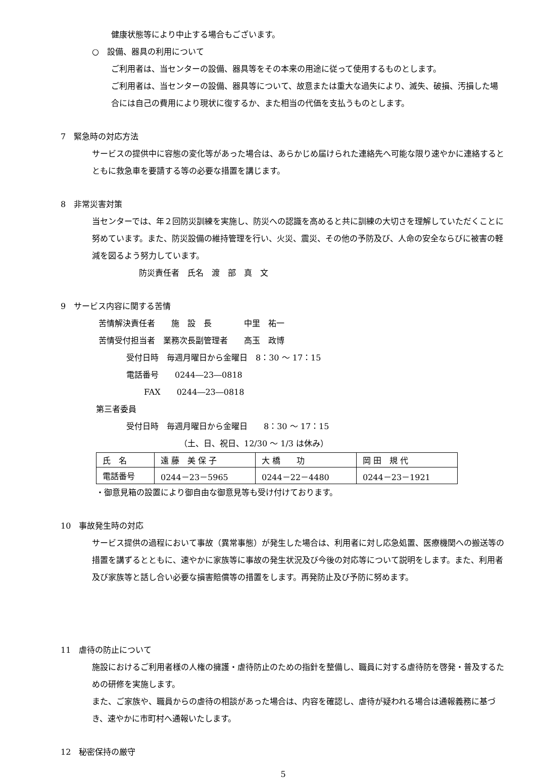健康状態等により中止する場合もございます。
○　設備、器具の利用について
ご利用者は、当センターの設備、器具等をその本来の用途に従って使用するものとします。
ご利用者は、当センターの設備、器具等について、故意または重大な過失により、滅失、破損、汚損した場合には自己の費用により現状に復するか、また相当の代価を支払うものとします。
7　緊急時の対応方法
サービスの提供中に容態の変化等があった場合は、あらかじめ届けられた連絡先へ可能な限り速やかに連絡するとともに救急車を要請する等の必要な措置を講じます。
8　非常災害対策
当センターでは、年２回防災訓練を実施し、防災への認識を高めると共に訓練の大切さを理解していただくことに努めています。また、防災設備の維持管理を行い、火災、震災、その他の予防及び、人命の安全ならびに被害の軽減を図るよう努力しています。
防災責任者　氏名　渡　部　真　文
9　サービス内容に関する苦情
苦情解決責任者　　施　設　長　　　　中里　祐一
苦情受付担当者　業務次長副管理者　　高玉　政博
受付日時　毎週月曜日から金曜日　8：30 ～ 17：15
電話番号　　0244―23―0818
FAX　　0244―23―0818
第三者委員
受付日時　毎週月曜日から金曜日　　8：30 ～ 17：15
（土、日、祝日、12/30 ～ 1/3 は休み）
| 氏 名 | 遠 藤 美 保 子 | 大 橋 功 | 岡 田 規 代 |
| 電話番号 | 0244－23－5965 | 0244－22－4480 | 0244－23－1921 |
・御意見箱の設置により御自由な御意見等も受け付けております。
10　事故発生時の対応
サービス提供の過程において事故（異常事態）が発生した場合は、利用者に対し応急処置、医療機関への搬送等の措置を講ずるとともに、速やかに家族等に事故の発生状況及び今後の対応等について説明をします。また、利用者及び家族等と話し合い必要な損害賠償等の措置をします。再発防止及び予防に努めます。
11　虐待の防止について
施設におけるご利用者様の人権の擁護・虐待防止のための指針を整備し、職員に対する虐待防を啓発・普及するための研修を実施します。
また、ご家族や、職員からの虐待の相談があった場合は、内容を確認し、虐待が疑われる場合は通報義務に基づき、速やかに市町村へ通報いたします。
12　秘密保持の厳守
5